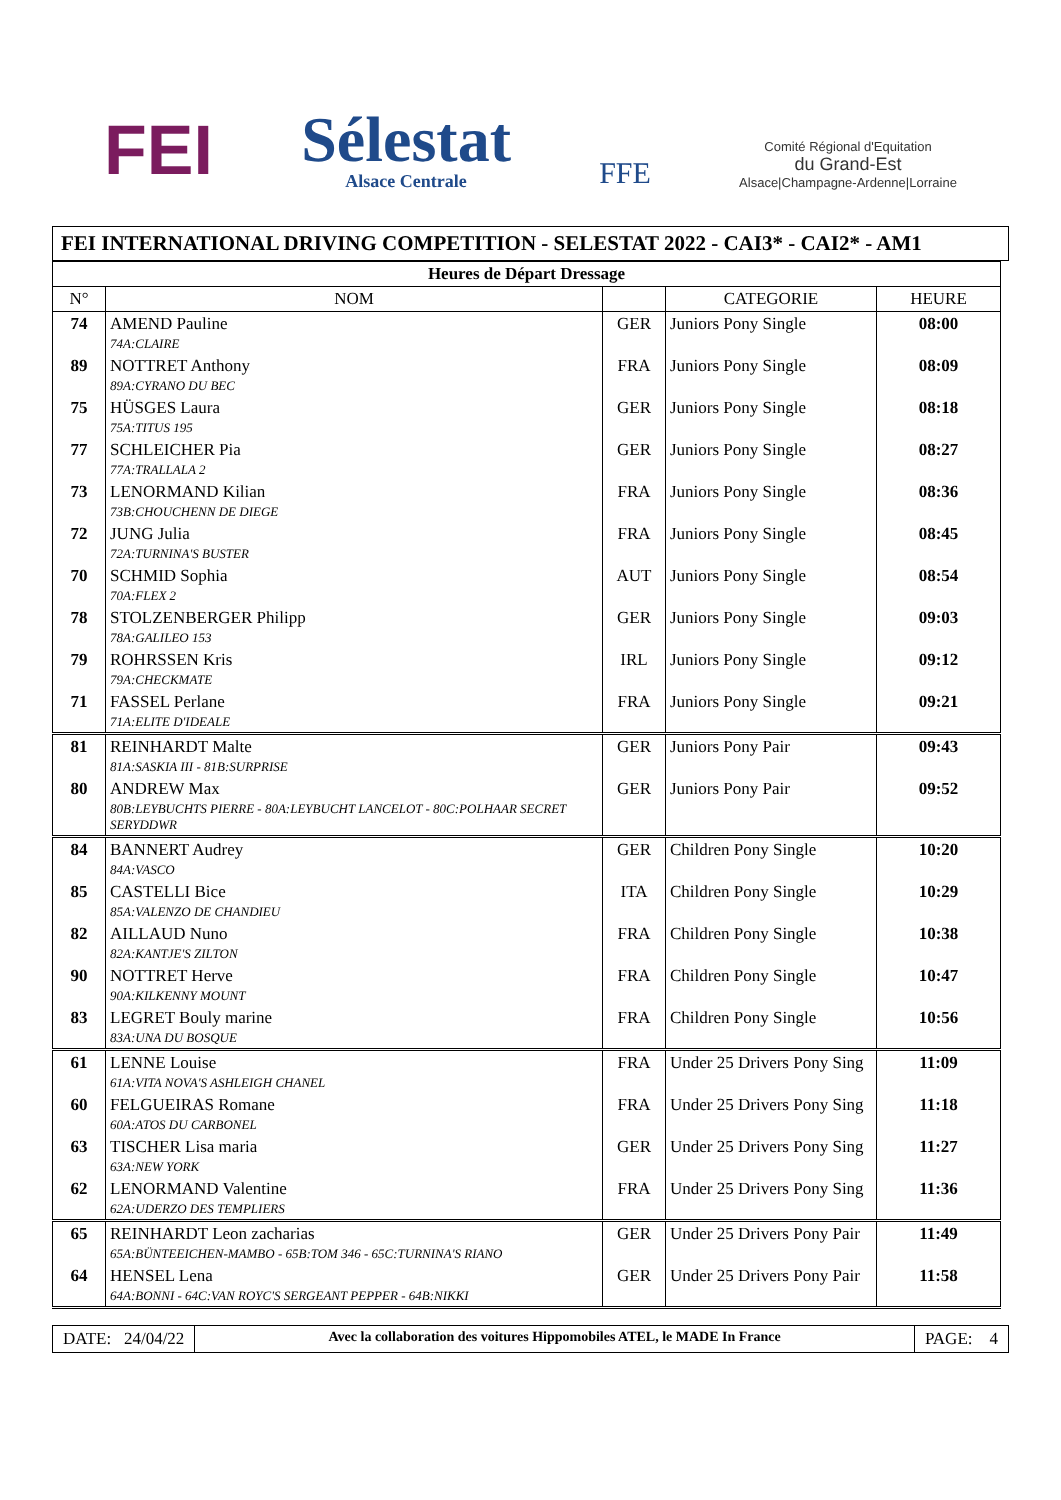FEI
Sélestat
Alsace Centrale
FFE
Comité Régional d'Equitation
du Grand-Est
Alsace|Champagne-Ardenne|Lorraine
FEI INTERNATIONAL DRIVING COMPETITION - SELESTAT 2022 - CAI3* - CAI2* - AM1
| Heures de Départ Dressage | | | | |
| --- | --- | --- | --- | --- |
| N° | NOM | | CATEGORIE | HEURE |
| 74 | AMEND Pauline | GER | Juniors Pony Single | 08:00 |
| | 74A:CLAIRE | | | |
| 89 | NOTTRET Anthony | FRA | Juniors Pony Single | 08:09 |
| | 89A:CYRANO DU BEC | | | |
| 75 | HÜSGES Laura | GER | Juniors Pony Single | 08:18 |
| | 75A:TITUS 195 | | | |
| 77 | SCHLEICHER Pia | GER | Juniors Pony Single | 08:27 |
| | 77A:TRALLALA 2 | | | |
| 73 | LENORMAND Kilian | FRA | Juniors Pony Single | 08:36 |
| | 73B:CHOUCHENN DE DIEGE | | | |
| 72 | JUNG Julia | FRA | Juniors Pony Single | 08:45 |
| | 72A:TURNINA'S BUSTER | | | |
| 70 | SCHMID Sophia | AUT | Juniors Pony Single | 08:54 |
| | 70A:FLEX 2 | | | |
| 78 | STOLZENBERGER Philipp | GER | Juniors Pony Single | 09:03 |
| | 78A:GALILEO 153 | | | |
| 79 | ROHRSSEN Kris | IRL | Juniors Pony Single | 09:12 |
| | 79A:CHECKMATE | | | |
| 71 | FASSEL Perlane | FRA | Juniors Pony Single | 09:21 |
| | 71A:ELITE D'IDEALE | | | |
| 81 | REINHARDT Malte | GER | Juniors Pony Pair | 09:43 |
| | 81A:SASKIA III - 81B:SURPRISE | | | |
| 80 | ANDREW Max | GER | Juniors Pony Pair | 09:52 |
| | 80B:LEYBUCHTS PIERRE - 80A:LEYBUCHT LANCELOT - 80C:POLHAAR SECRET SERYDDWR | | | |
| 84 | BANNERT Audrey | GER | Children Pony Single | 10:20 |
| | 84A:VASCO | | | |
| 85 | CASTELLI Bice | ITA | Children Pony Single | 10:29 |
| | 85A:VALENZO DE CHANDIEU | | | |
| 82 | AILLAUD Nuno | FRA | Children Pony Single | 10:38 |
| | 82A:KANTJE'S ZILTON | | | |
| 90 | NOTTRET Herve | FRA | Children Pony Single | 10:47 |
| | 90A:KILKENNY MOUNT | | | |
| 83 | LEGRET Bouly marine | FRA | Children Pony Single | 10:56 |
| | 83A:UNA DU BOSQUE | | | |
| 61 | LENNE Louise | FRA | Under 25 Drivers Pony Sing | 11:09 |
| | 61A:VITA NOVA'S ASHLEIGH CHANEL | | | |
| 60 | FELGUEIRAS Romane | FRA | Under 25 Drivers Pony Sing | 11:18 |
| | 60A:ATOS DU CARBONEL | | | |
| 63 | TISCHER Lisa maria | GER | Under 25 Drivers Pony Sing | 11:27 |
| | 63A:NEW YORK | | | |
| 62 | LENORMAND Valentine | FRA | Under 25 Drivers Pony Sing | 11:36 |
| | 62A:UDERZO DES TEMPLIERS | | | |
| 65 | REINHARDT Leon zacharias | GER | Under 25 Drivers Pony Pair | 11:49 |
| | 65A:BÜNTEEICHEN-MAMBO - 65B:TOM 346 - 65C:TURNINA'S RIANO | | | |
| 64 | HENSEL Lena | GER | Under 25 Drivers Pony Pair | 11:58 |
| | 64A:BONNI - 64C:VAN ROYC'S SERGEANT PEPPER - 64B:NIKKI | | | |
DATE: 24/04/22
Avec la collaboration des voitures Hippomobiles ATEL, le MADE In France
PAGE: 4